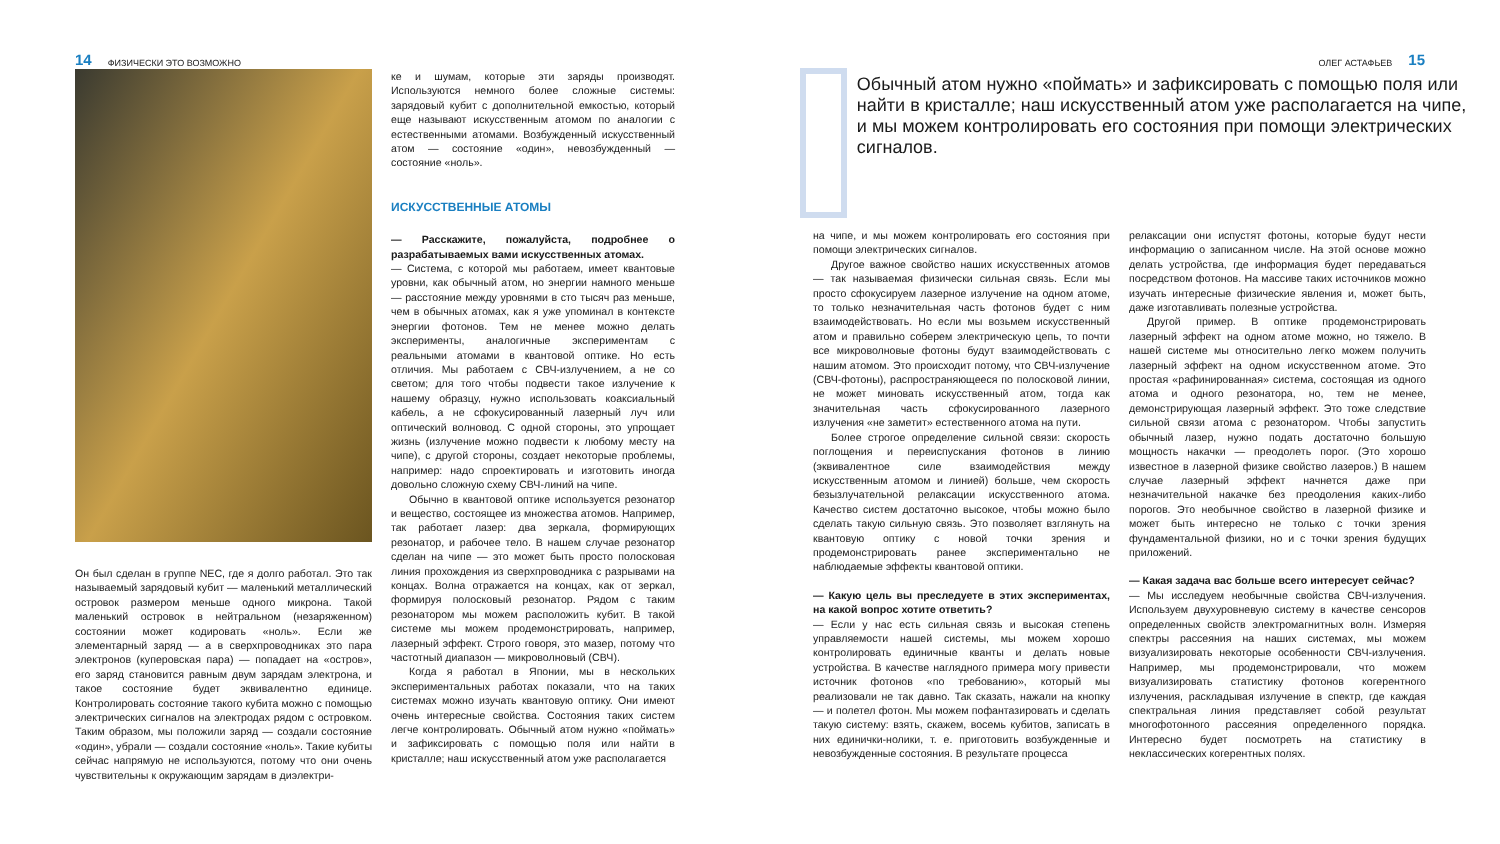14 ФИЗИЧЕСКИ ЭТО ВОЗМОЖНО
Он был сделан в группе NEC, где я долго работал. Это так называемый зарядовый кубит — маленький металлический островок размером меньше одного микрона. Такой маленький островок в нейтральном (незаряженном) состоянии может кодировать «ноль». Если же элементарный заряд — а в сверхпроводниках это пара электронов (куперовская пара) — попадает на «остров», его заряд становится равным двум зарядам электрона, и такое состояние будет эквивалентно единице. Контролировать состояние такого кубита можно с помощью электрических сигналов на электродах рядом с островком. Таким образом, мы положили заряд — создали состояние «один», убрали — создали состояние «ноль». Такие кубиты сейчас напрямую не используются, потому что они очень чувствительны к окружающим зарядам в диэлектри-
ке и шумам, которые эти заряды производят. Используются немного более сложные системы: зарядовый кубит с дополнительной емкостью, который еще называют искусственным атомом по аналогии с естественными атомами. Возбужденный искусственный атом — состояние «один», невозбужденный — состояние «ноль».
ИСКУССТВЕННЫЕ АТОМЫ
— Расскажите, пожалуйста, подробнее о разрабатываемых вами искусственных атомах.
— Система, с которой мы работаем, имеет квантовые уровни, как обычный атом, но энергии намного меньше — расстояние между уровнями в сто тысяч раз меньше, чем в обычных атомах, как я уже упоминал в контексте энергии фотонов. Тем не менее можно делать эксперименты, аналогичные экспериментам с реальными атомами в квантовой оптике. Но есть отличия. Мы работаем с СВЧ-излучением, а не со светом; для того чтобы подвести такое излучение к нашему образцу, нужно использовать коаксиальный кабель, а не сфокусированный лазерный луч или оптический волновод. С одной стороны, это упрощает жизнь (излучение можно подвести к любому месту на чипе), с другой стороны, создает некоторые проблемы, например: надо спроектировать и изготовить иногда довольно сложную схему СВЧ-линий на чипе.
Обычно в квантовой оптике используется резонатор и вещество, состоящее из множества атомов. Например, так работает лазер: два зеркала, формирующих резонатор, и рабочее тело. В нашем случае резонатор сделан на чипе — это может быть просто полосковая линия прохождения из сверхпроводника с разрывами на концах. Волна отражается на концах, как от зеркал, формируя полосковый резонатор. Рядом с таким резонатором мы можем расположить кубит. В такой системе мы можем продемонстрировать, например, лазерный эффект. Строго говоря, это мазер, потому что частотный диапазон — микроволновый (СВЧ).
Когда я работал в Японии, мы в нескольких экспериментальных работах показали, что на таких системах можно изучать квантовую оптику. Они имеют очень интересные свойства. Состояния таких систем легче контролировать. Обычный атом нужно «поймать» и зафиксировать с помощью поля или найти в кристалле; наш искусственный атом уже располагается
ОЛЕГ АСТАФЬЕВ 15
Обычный атом нужно «поймать» и зафиксировать с помощью поля или найти в кристалле; наш искусственный атом уже располагается на чипе, и мы можем контролировать его состояния при помощи электрических сигналов.
на чипе, и мы можем контролировать его состояния при помощи электрических сигналов.
Другое важное свойство наших искусственных атомов — так называемая физически сильная связь. Если мы просто сфокусируем лазерное излучение на одном атоме, то только незначительная часть фотонов будет с ним взаимодействовать. Но если мы возьмем искусственный атом и правильно соберем электрическую цепь, то почти все микроволновые фотоны будут взаимодействовать с нашим атомом. Это происходит потому, что СВЧ-излучение (СВЧ-фотоны), распространяющееся по полосковой линии, не может миновать искусственный атом, тогда как значительная часть сфокусированного лазерного излучения «не заметит» естественного атома на пути.
Более строгое определение сильной связи: скорость поглощения и переиспускания фотонов в линию (эквивалентное силе взаимодействия между искусственным атомом и линией) больше, чем скорость безызлучательной релаксации искусственного атома. Качество систем достаточно высокое, чтобы можно было сделать такую сильную связь. Это позволяет взглянуть на квантовую оптику с новой точки зрения и продемонстрировать ранее экспериментально не наблюдаемые эффекты квантовой оптики.
— Какую цель вы преследуете в этих экспериментах, на какой вопрос хотите ответить?
— Если у нас есть сильная связь и высокая степень управляемости нашей системы, мы можем хорошо контролировать единичные кванты и делать новые устройства. В качестве наглядного примера могу привести источник фотонов «по требованию», который мы реализовали не так давно. Так сказать, нажали на кнопку — и полетел фотон. Мы можем пофантазировать и сделать такую систему: взять, скажем, восемь кубитов, записать в них единички-нолики, т. е. приготовить возбужденные и невозбужденные состояния. В результате процесса
релаксации они испустят фотоны, которые будут нести информацию о записанном числе. На этой основе можно делать устройства, где информация будет передаваться посредством фотонов. На массиве таких источников можно изучать интересные физические явления и, может быть, даже изготавливать полезные устройства.
Другой пример. В оптике продемонстрировать лазерный эффект на одном атоме можно, но тяжело. В нашей системе мы относительно легко можем получить лазерный эффект на одном искусственном атоме. Это простая «рафинированная» система, состоящая из одного атома и одного резонатора, но, тем не менее, демонстрирующая лазерный эффект. Это тоже следствие сильной связи атома с резонатором. Чтобы запустить обычный лазер, нужно подать достаточно большую мощность накачки — преодолеть порог. (Это хорошо известное в лазерной физике свойство лазеров.) В нашем случае лазерный эффект начнется даже при незначительной накачке без преодоления каких-либо порогов. Это необычное свойство в лазерной физике и может быть интересно не только с точки зрения фундаментальной физики, но и с точки зрения будущих приложений.
— Какая задача вас больше всего интересует сейчас?
— Мы исследуем необычные свойства СВЧ-излучения. Используем двухуровневую систему в качестве сенсоров определенных свойств электромагнитных волн. Измеряя спектры рассеяния на наших системах, мы можем визуализировать некоторые особенности СВЧ-излучения. Например, мы продемонстрировали, что можем визуализировать статистику фотонов когерентного излучения, раскладывая излучение в спектр, где каждая спектральная линия представляет собой результат многофотонного рассеяния определенного порядка. Интересно будет посмотреть на статистику в неклассических когерентных полях.